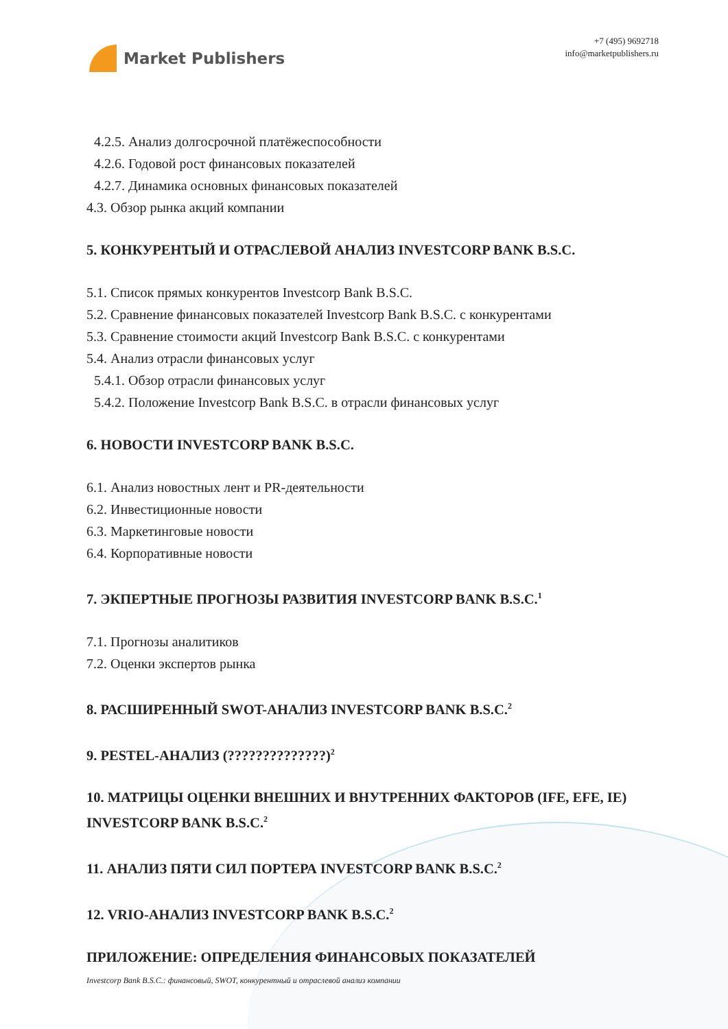Market Publishers
+7 (495) 9692718
info@marketpublishers.ru
4.2.5. Анализ долгосрочной платёжеспособности
4.2.6. Годовой рост финансовых показателей
4.2.7. Динамика основных финансовых показателей
4.3. Обзор рынка акций компании
5. КОНКУРЕНТЫЙ И ОТРАСЛЕВОЙ АНАЛИЗ INVESTCORP BANK B.S.C.
5.1. Список прямых конкурентов Investcorp Bank B.S.C.
5.2. Сравнение финансовых показателей Investcorp Bank B.S.C. с конкурентами
5.3. Сравнение стоимости акций Investcorp Bank B.S.C. с конкурентами
5.4. Анализ отрасли финансовых услуг
5.4.1. Обзор отрасли финансовых услуг
5.4.2. Положение Investcorp Bank B.S.C. в отрасли финансовых услуг
6. НОВОСТИ INVESTCORP BANK B.S.C.
6.1. Анализ новостных лент и PR-деятельности
6.2. Инвестиционные новости
6.3. Маркетинговые новости
6.4. Корпоративные новости
7. ЭКПЕРТНЫЕ ПРОГНОЗЫ РАЗВИТИЯ INVESTCORP BANK B.S.C.<sup>1</sup>
7.1. Прогнозы аналитиков
7.2. Оценки экспертов рынка
8. РАСШИРЕННЫЙ SWOT-АНАЛИЗ INVESTCORP BANK B.S.C.<sup>2</sup>
9. PESTEL-АНАЛИЗ (??????????????)<sup>2</sup>
10. МАТРИЦЫ ОЦЕНКИ ВНЕШНИХ И ВНУТРЕННИХ ФАКТОРОВ (IFE, EFE, IE) INVESTCORP BANK B.S.C.<sup>2</sup>
11. АНАЛИЗ ПЯТИ СИЛ ПОРТЕРА INVESTCORP BANK B.S.C.<sup>2</sup>
12. VRIO-АНАЛИЗ INVESTCORP BANK B.S.C.<sup>2</sup>
ПРИЛОЖЕНИЕ: ОПРЕДЕЛЕНИЯ ФИНАНСОВЫХ ПОКАЗАТЕЛЕЙ
Investcorp Bank B.S.C.: финансовый, SWOT, конкурентный и отраслевой анализ компании